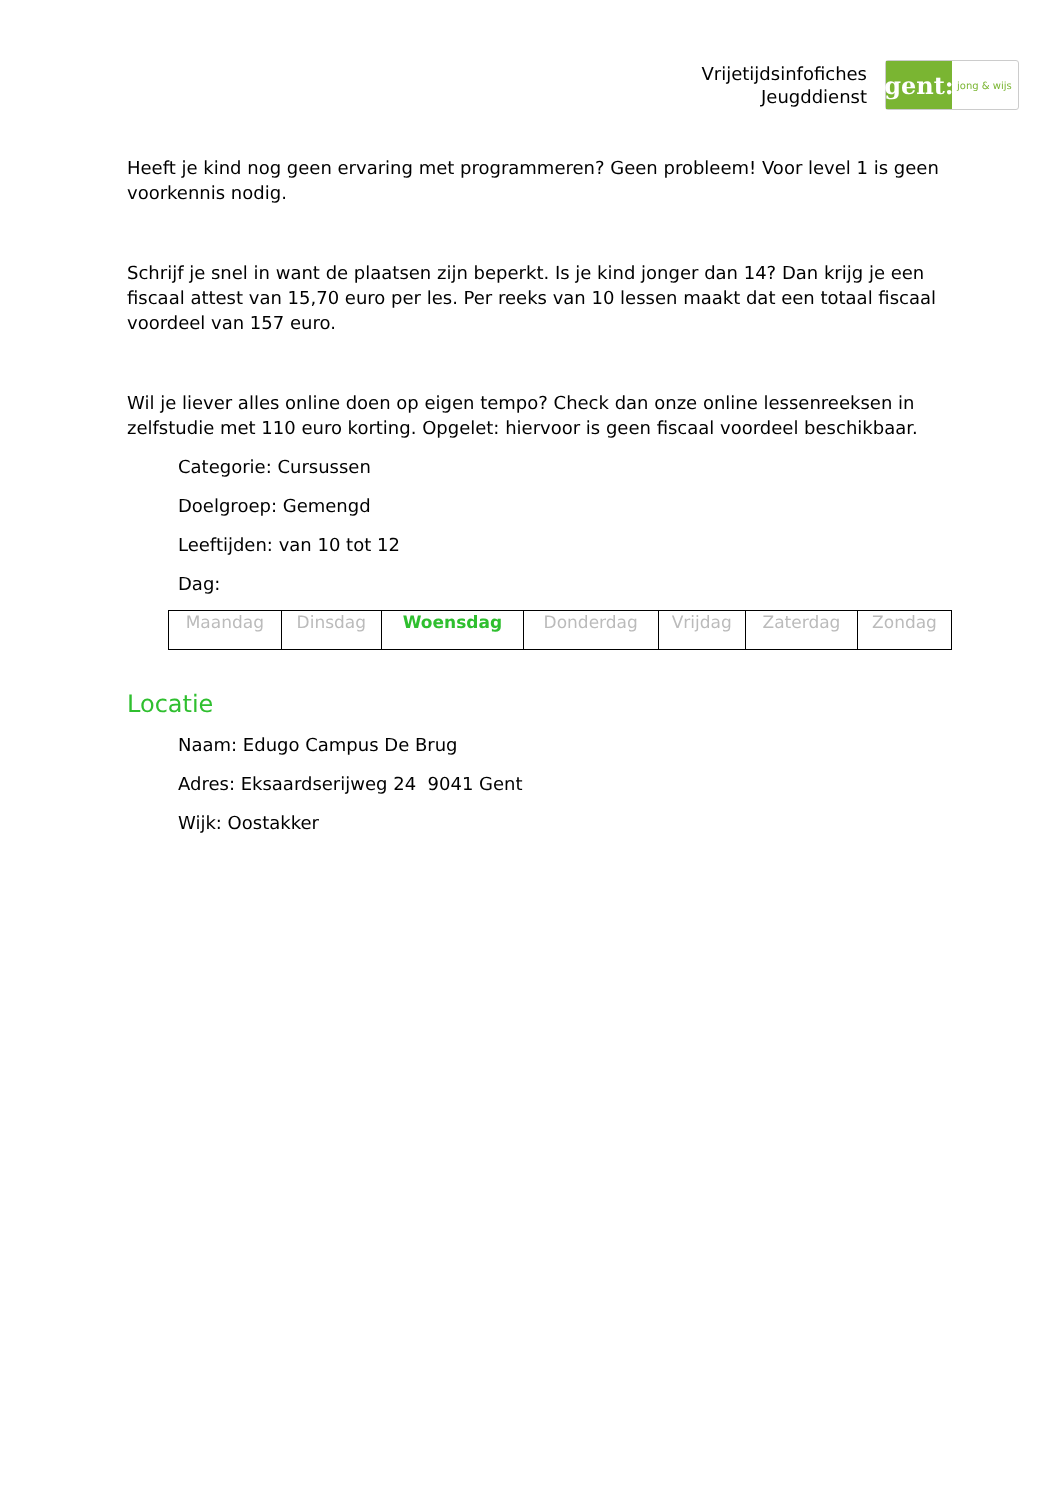Vrijetijdsinfofiches
Jeugddienst
gent:
jong & wijs
Heeft je kind nog geen ervaring met programmeren? Geen probleem! Voor level 1 is geen voorkennis nodig.
Schrijf je snel in want de plaatsen zijn beperkt. Is je kind jonger dan 14? Dan krijg je een fiscaal attest van 15,70 euro per les. Per reeks van 10 lessen maakt dat een totaal fiscaal voordeel van 157 euro.
Wil je liever alles online doen op eigen tempo? Check dan onze online lessenreeksen in zelfstudie met 110 euro korting. Opgelet: hiervoor is geen fiscaal voordeel beschikbaar.
Categorie: Cursussen
Doelgroep: Gemengd
Leeftijden: van 10 tot 12
Dag:
| Maandag | Dinsdag | Woensdag | Donderdag | Vrijdag | Zaterdag | Zondag |
Locatie
Naam: Edugo Campus De Brug
Adres: Eksaardserijweg 24 9041 Gent
Wijk: Oostakker